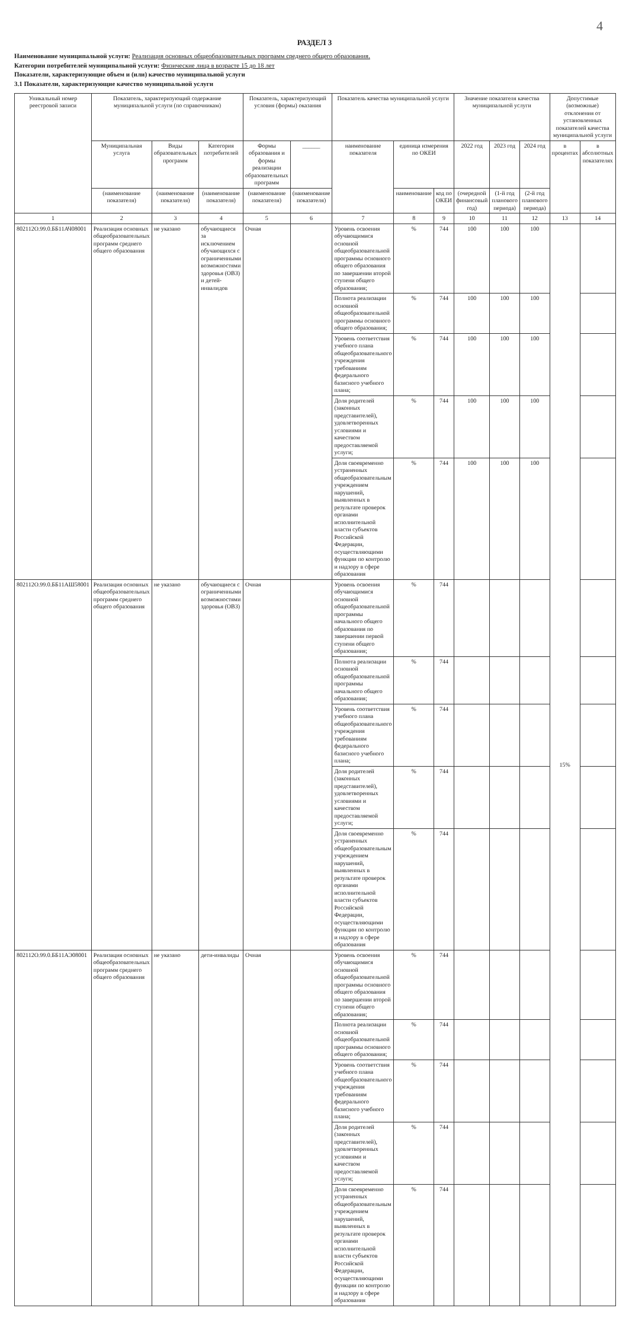4
РАЗДЕЛ 3
Наименование муниципальной услуги: Реализация основных общеобразовательных программ среднего общего образования.
Категории потребителей муниципальной услуги: Физические лица в возрасте 15 до 18 лет
Показатели, характеризующие объем и (или) качество муниципальной услуги
3.1 Показатели, характеризующие качество муниципальной услуги
| Уникальный номер реестровой записи | Показатель, характеризующий содержание муниципальной услуги (по справочникам) | | | Показатель, характеризующий условия (формы) оказания | | Показатель качества муниципальной услуги | | | Значение показателя качества муниципальной услуги | | | Допустимые (возможные) отклонения от установленных показателей качества муниципальной услуги | |
| --- | --- | --- | --- | --- | --- | --- | --- | --- | --- | --- | --- | --- | --- |
| | Муниципальная услуга | Виды образовательных программ | Категория потребителей | Формы образования и формы реализации образовательных программ | ______ | наименование показателя | единица измерения по ОКЕИ | | 2022 год | 2023 год | 2024 год | в процентах | в абсолютных показателях |
| | (наименование показателя) | (наименование показателя) | (наименование показателя) | (наименование показателя) | (наименование показателя) | | наименование | код по ОКЕИ | (очередной финансовый год) | (1-й год планового периода) | (2-й год планового периода) | | |
| 1 | 2 | 3 | 4 | 5 | 6 | 7 | 8 | 9 | 10 | 11 | 12 | 13 | 14 |
| 802112О.99.0.ББ11АЧ08001 | Реализация основных общеобразовательных программ среднего общего образования | не указано | обучающиеся за исключением обучающихся с ограниченными возможностями здоровья (ОВЗ) и детей-инвалидов | Очная | | Уровень освоения обучающимися основной общеобразовательной программы основного общего образования по завершении второй ступени общего образования; | % | 744 | 100 | 100 | 100 | 15% | |
| | | | | | | Полнота реализации основной общеобразовательной программы основного общего образования; | % | 744 | 100 | 100 | 100 | | |
| | | | | | | Уровень соответствия учебного плана общеобразовательного учреждения требованиям федерального базисного учебного плана; | % | 744 | 100 | 100 | 100 | | |
| | | | | | | Доля родителей (законных представителей), удовлетворенных условиями и качеством предоставляемой услуги; | % | 744 | 100 | 100 | 100 | | |
| | | | | | | Доля своевременно устраненных общеобразовательным учреждением нарушений, выявленных в результате проверок органами исполнительной власти субъектов Российской Федерации, осуществляющими функции по контролю и надзору в сфере образования | % | 744 | 100 | 100 | 100 | | |
| 802112О.99.0.ББ11АШ58001 | Реализация основных общеобразовательных программ среднего общего образования | не указано | обучающиеся с ограниченными возможностями здоровья (ОВЗ) | Очная | | Уровень освоения обучающимися основной общеобразовательной программы начального общего образования по завершении первой ступени общего образования; | % | 744 | | | | | |
| | | | | | | Полнота реализации основной общеобразовательной программы начального общего образования; | % | 744 | | | | | |
| | | | | | | Уровень соответствия учебного плана общеобразовательного учреждения требованиям федерального базисного учебного плана; | % | 744 | | | | | |
| | | | | | | Доля родителей (законных представителей), удовлетворенных условиями и качеством предоставляемой услуги; | % | 744 | | | | | |
| | | | | | | Доля своевременно устраненных общеобразовательным учреждением нарушений, выявленных в результате проверок органами исполнительной власти субъектов Российской Федерации, осуществляющими функции по контролю и надзору в сфере образования | % | 744 | | | | | |
| 802112О.99.0.ББ11АЭ08001 | Реализация основных общеобразовательных программ среднего общего образования | не указано | дети-инвалиды | Очная | | Уровень освоения обучающимися основной общеобразовательной программы основного общего образования по завершении второй ступени общего образования; | % | 744 | | | | | |
| | | | | | | Полнота реализации основной общеобразовательной программы основного общего образования; | % | 744 | | | | | |
| | | | | | | Уровень соответствия учебного плана общеобразовательного учреждения требованиям федерального базисного учебного плана; | % | 744 | | | | | |
| | | | | | | Доля родителей (законных представителей), удовлетворенных условиями и качеством предоставляемой услуги; | % | 744 | | | | | |
| | | | | | | Доля своевременно устраненных общеобразовательным учреждением нарушений, выявленных в результате проверок органами исполнительной власти субъектов Российской Федерации, осуществляющими функции по контролю и надзору в сфере образования | % | 744 | | | | | |